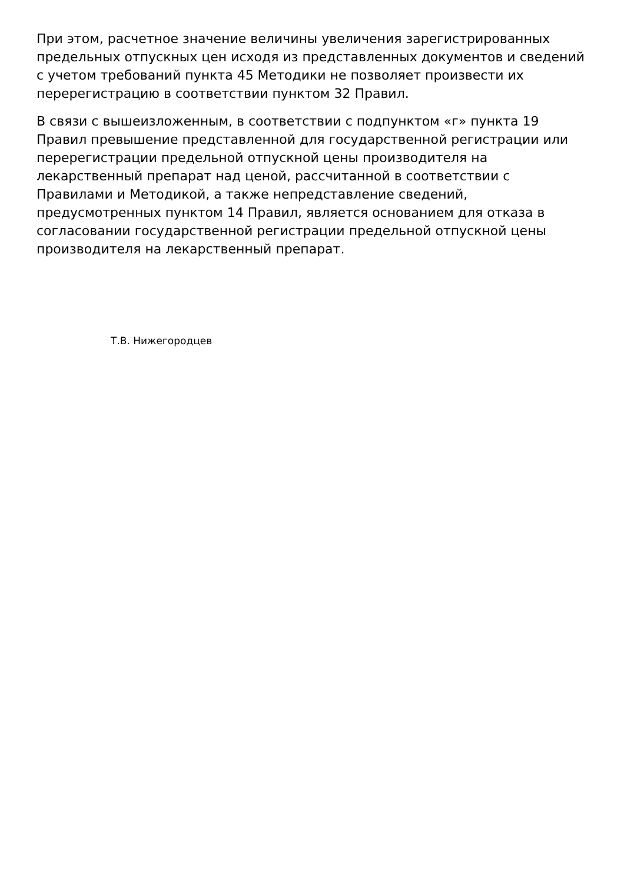При этом, расчетное значение величины увеличения зарегистрированных предельных отпускных цен исходя из представленных документов и сведений с учетом требований пункта 45 Методики не позволяет произвести их перерегистрацию в соответствии пунктом 32 Правил.
В связи с вышеизложенным, в соответствии с подпунктом «г» пункта 19 Правил превышение представленной для государственной регистрации или перерегистрации предельной отпускной цены производителя на лекарственный препарат над ценой, рассчитанной в соответствии с Правилами и Методикой, а также непредставление сведений, предусмотренных пунктом 14 Правил, является основанием для отказа в согласовании государственной регистрации предельной отпускной цены производителя на лекарственный препарат.
Т.В. Нижегородцев